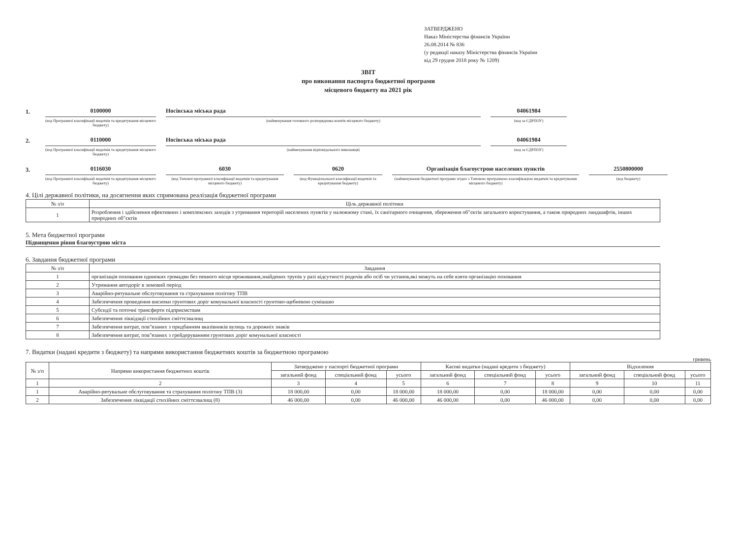ЗАТВЕРДЖЕНО
Наказ Міністерства фінансів України
26.08.2014 № 836
(у редакції наказу Міністерства фінансів України
від 29 грудня 2018 року № 1209)
ЗВІТ
про виконання паспорта бюджетної програми
місцевого бюджету на 2021 рік
1. 0100000
(код Програмної класифікації видатків та кредитування місцевого бюджету)
Носівська міська рада
(найменування головного розпорядника коштів місцевого бюджету)
04061984
(код за ЄДРПОУ)
2. 0110000
(код Програмної класифікації видатків та кредитування місцевого бюджету)
Носівська міська рада
(найменування відповідального виконавця)
04061984
(код за ЄДРПОУ)
3. 0116030
(код Програмної класифікації видатків та кредитування місцевого бюджету)
6030
(код Типової програмної класифікації видатків та кредитування місцевого бюджету)
0620
(код Функціональної класифікації видатків та кредитування бюджету)
Організація благоустрою населених пунктів
(найменування бюджетної програми згідно з Типовою програмною класифікацією видатків та кредитування місцевого бюджету)
2550800000
(код бюджету)
4. Цілі державної політики, на досягнення яких спрямована реалізація бюджетної програми
| № з/п | Ціль державної політики |
| --- | --- |
| 1 | Розроблення і здійснення ефективних і комплексних заходів з утримання територій населених пунктів у належному стані, їх санітарного очищення, збереження об"єктів загального користування, а також природних ландшафтів, інших природних об"єктів |
5. Мета бюджетної програми
Підвищення рівня благоустрою міста
6. Завдання бюджетної програми
| № з/п | Завдання |
| --- | --- |
| 1 | організація поховання одиноких громадян без певного місця проживання,знайдених трупів у разі відсутності родичів або осіб чи установ,які можуть на себе взяти організацію поховання |
| 2 | Утримання автодоріг в зимовий період |
| 3 | Аварійно-рятувальне обслуговування та страхування полігону ТПВ |
| 4 | Забезпечення проведення висипки грунтових доріг комунальної власності грунтово-щебневою сумішшю |
| 5 | Субсидії та поточні трансферти підприємствам |
| 6 | Забезпечення ліквідації стихійних сміттєзвалищ |
| 7 | Забезпечення витрат, пов"язаних з придбанням вказівників вулиць та дорожніх знаків |
| 8 | Забезпечення витрат, пов"язаних з грейдеруванням грунтових доріг комунальної власності |
7. Видатки (надані кредити з бюджету) та напрями використання бюджетних коштів за бюджетною програмою
гривень
| № з/п | Напрями використання бюджетних коштів | Затверджено у паспорті бюджетної програми | | | Касові видатки (надані кредити з бюджету) | | | Відхилення | | |
| --- | --- | --- | --- | --- | --- | --- | --- | --- | --- | --- |
| | | загальний фонд | спеціальний фонд | усього | загальний фонд | спеціальний фонд | усього | загальний фонд | спеціальний фонд | усього |
| 1 | 2 | 3 | 4 | 5 | 6 | 7 | 8 | 9 | 10 | 11 |
| 1 | Аварійно-рятувальне обслуговування та страхування полігону ТПВ (3) | 18 000,00 | 0,00 | 18 000,00 | 18 000,00 | 0,00 | 18 000,00 | 0,00 | 0,00 | 0,00 |
| 2 | Забезпечення ліквідації стихійних сміттєзвалищ (8) | 46 000,00 | 0,00 | 46 000,00 | 46 000,00 | 0,00 | 46 000,00 | 0,00 | 0,00 | 0,00 |